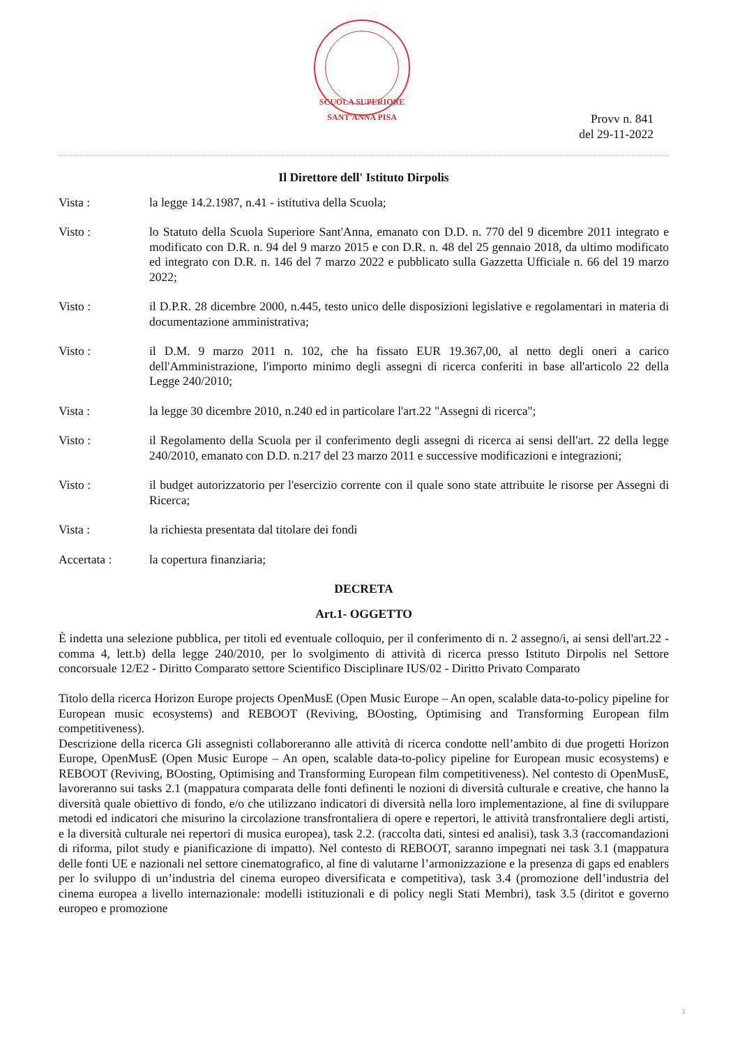SCUOLA SUPERIORE SANT'ANNA PISA
Provv n. 841
del 29-11-2022
Il Direttore dell' Istituto Dirpolis
Vista : la legge 14.2.1987, n.41 - istitutiva della Scuola;
Visto : lo Statuto della Scuola Superiore Sant'Anna, emanato con D.D. n. 770 del 9 dicembre 2011 integrato e modificato con D.R. n. 94 del 9 marzo 2015 e con D.R. n. 48 del 25 gennaio 2018, da ultimo modificato ed integrato con D.R. n. 146 del 7 marzo 2022 e pubblicato sulla Gazzetta Ufficiale n. 66 del 19 marzo 2022;
Visto : il D.P.R. 28 dicembre 2000, n.445, testo unico delle disposizioni legislative e regolamentari in materia di documentazione amministrativa;
Visto : il D.M. 9 marzo 2011 n. 102, che ha fissato EUR 19.367,00, al netto degli oneri a carico dell'Amministrazione, l'importo minimo degli assegni di ricerca conferiti in base all'articolo 22 della Legge 240/2010;
Vista : la legge 30 dicembre 2010, n.240 ed in particolare l'art.22 "Assegni di ricerca";
Visto : il Regolamento della Scuola per il conferimento degli assegni di ricerca ai sensi dell'art. 22 della legge 240/2010, emanato con D.D. n.217 del 23 marzo 2011 e successive modificazioni e integrazioni;
Visto : il budget autorizzatorio per l'esercizio corrente con il quale sono state attribuite le risorse per Assegni di Ricerca;
Vista : la richiesta presentata dal titolare dei fondi
Accertata : la copertura finanziaria;
DECRETA
Art.1- OGGETTO
È indetta una selezione pubblica, per titoli ed eventuale colloquio, per il conferimento di n. 2 assegno/i, ai sensi dell'art.22 - comma 4, lett.b) della legge 240/2010, per lo svolgimento di attività di ricerca presso Istituto Dirpolis nel Settore concorsuale 12/E2 - Diritto Comparato settore Scientifico Disciplinare IUS/02 - Diritto Privato Comparato
Titolo della ricerca Horizon Europe projects OpenMusE (Open Music Europe – An open, scalable data-to-policy pipeline for European music ecosystems) and REBOOT (Reviving, BOosting, Optimising and Transforming European film competitiveness).
Descrizione della ricerca Gli assegnisti collaboreranno alle attività di ricerca condotte nell’ambito di due progetti Horizon Europe, OpenMusE (Open Music Europe – An open, scalable data-to-policy pipeline for European music ecosystems) e REBOOT (Reviving, BOosting, Optimising and Transforming European film competitiveness). Nel contesto di OpenMusE, lavoreranno sui tasks 2.1 (mappatura comparata delle fonti definenti le nozioni di diversità culturale e creative, che hanno la diversità quale obiettivo di fondo, e/o che utilizzano indicatori di diversità nella loro implementazione, al fine di sviluppare metodi ed indicatori che misurino la circolazione transfrontaliera di opere e repertori, le attività transfrontaliere degli artisti, e la diversità culturale nei repertori di musica europea), task 2.2. (raccolta dati, sintesi ed analisi), task 3.3 (raccomandazioni di riforma, pilot study e pianificazione di impatto). Nel contesto di REBOOT, saranno impegnati nei task 3.1 (mappatura delle fonti UE e nazionali nel settore cinematografico, al fine di valutarne l’armonizzazione e la presenza di gaps ed enablers per lo sviluppo di un’industria del cinema europeo diversificata e competitiva), task 3.4 (promozione dell’industria del cinema europea a livello internazionale: modelli istituzionali e di policy negli Stati Membri), task 3.5 (diritot e governo europeo e promozione
1